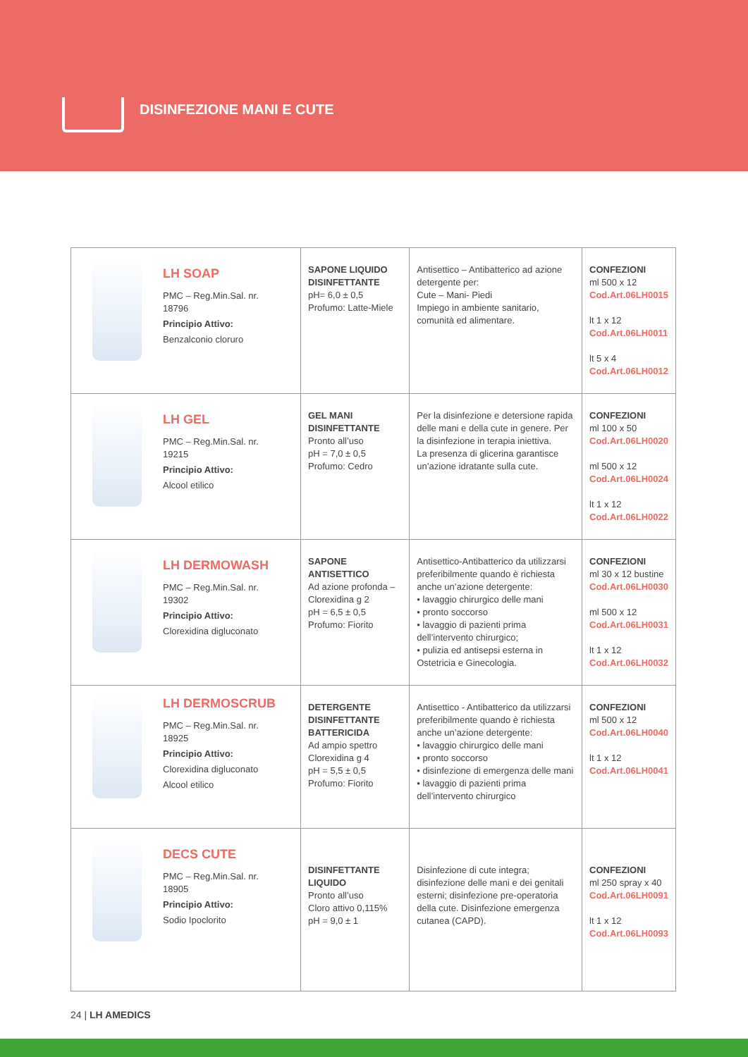DISINFEZIONE MANI E CUTE
| LH SOAP PMC – Reg.Min.Sal. nr. 18796 Principio Attivo: Benzalconio cloruro | SAPONE LIQUIDO DISINFETTANTE pH= 6,0 ± 0,5 Profumo: Latte-Miele | Antisettico – Antibatterico ad azione detergente per: Cute – Mani- Piedi Impiego in ambiente sanitario, comunità ed alimentare. | CONFEZIONI ml 500 x 12 Cod.Art.06LH0015 lt 1 x 12 Cod.Art.06LH0011 lt 5 x 4 Cod.Art.06LH0012 |
| LH GEL PMC – Reg.Min.Sal. nr. 19215 Principio Attivo: Alcool etilico | GEL MANI DISINFETTANTE Pronto all’uso pH = 7,0 ± 0,5 Profumo: Cedro | Per la disinfezione e detersione rapida delle mani e della cute in genere. Per la disinfezione in terapia iniettiva. La presenza di glicerina garantisce un’azione idratante sulla cute. | CONFEZIONI ml 100 x 50 Cod.Art.06LH0020 ml 500 x 12 Cod.Art.06LH0024 lt 1 x 12 Cod.Art.06LH0022 |
| LH DERMOWASH PMC – Reg.Min.Sal. nr. 19302 Principio Attivo: Clorexidina digluconato | SAPONE ANTISETTICO Ad azione profonda – Clorexidina g 2 pH = 6,5 ± 0,5 Profumo: Fiorito | Antisettico-Antibatterico da utilizzarsi preferibilmente quando è richiesta anche un’azione detergente: • lavaggio chirurgico delle mani • pronto soccorso • lavaggio di pazienti prima dell’intervento chirurgico; • pulizia ed antisepsi esterna in Ostetricia e Ginecologia. | CONFEZIONI ml 30 x 12 bustine Cod.Art.06LH0030 ml 500 x 12 Cod.Art.06LH0031 lt 1 x 12 Cod.Art.06LH0032 |
| LH DERMOSCRUB PMC – Reg.Min.Sal. nr. 18925 Principio Attivo: Clorexidina digluconato Alcool etilico | DETERGENTE DISINFETTANTE BATTERICIDA Ad ampio spettro Clorexidina g 4 pH = 5,5 ± 0,5 Profumo: Fiorito | Antisettico - Antibatterico da utilizzarsi preferibilmente quando è richiesta anche un’azione detergente: • lavaggio chirurgico delle mani • pronto soccorso • disinfezione di emergenza delle mani • lavaggio di pazienti prima dell’intervento chirurgico | CONFEZIONI ml 500 x 12 Cod.Art.06LH0040 lt 1 x 12 Cod.Art.06LH0041 |
| DECS CUTE PMC – Reg.Min.Sal. nr. 18905 Principio Attivo: Sodio Ipoclorito | DISINFETTANTE LIQUIDO Pronto all’uso Cloro attivo 0,115% pH = 9,0 ± 1 | Disinfezione di cute integra; disinfezione delle mani e dei genitali esterni; disinfezione pre-operatoria della cute. Disinfezione emergenza cutanea (CAPD). | CONFEZIONI ml 250 spray x 40 Cod.Art.06LH0091 lt 1 x 12 Cod.Art.06LH0093 |
24 | LH AMEDICS